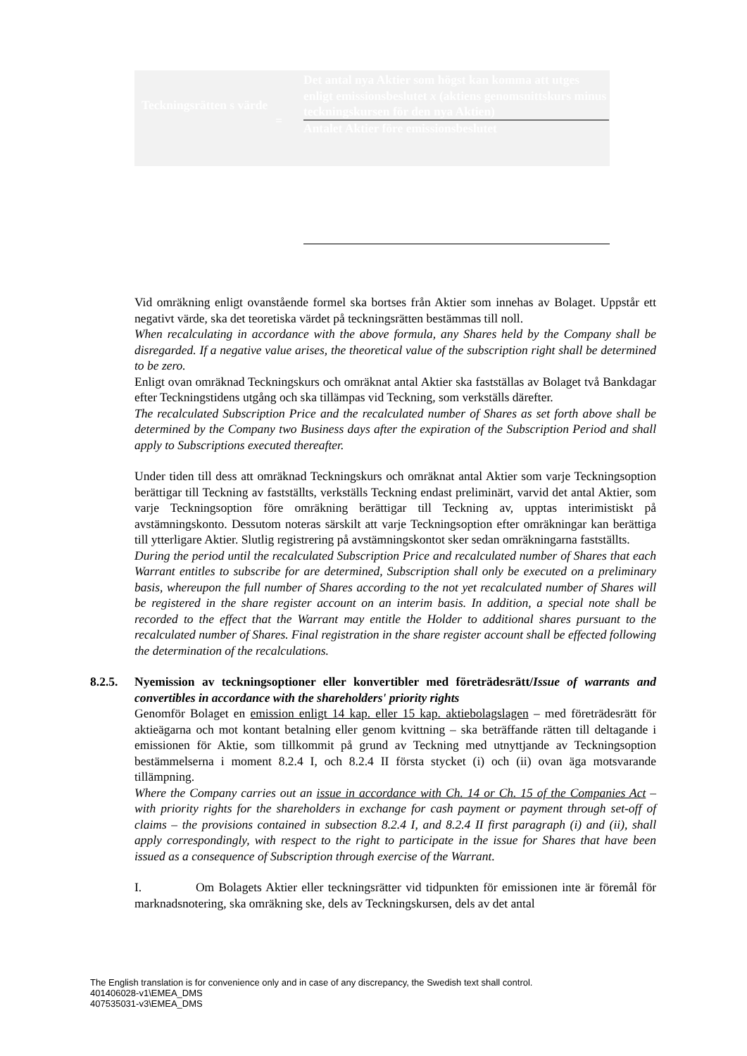Teckningsrätten s värde
=
Det antal nya Aktier som högst kan komma att utges enligt emissionsbeslutet x (aktiens genomsnittskurs minus teckningskursen för den nya Aktien)
Antalet Aktier före emissionsbeslutet
Vid omräkning enligt ovanstående formel ska bortses från Aktier som innehas av Bolaget. Uppstår ett negativt värde, ska det teoretiska värdet på teckningsrätten bestämmas till noll.
When recalculating in accordance with the above formula, any Shares held by the Company shall be disregarded. If a negative value arises, the theoretical value of the subscription right shall be determined to be zero.
Enligt ovan omräknad Teckningskurs och omräknat antal Aktier ska fastställas av Bolaget två Bankdagar efter Teckningstidens utgång och ska tillämpas vid Teckning, som verkställs därefter.
The recalculated Subscription Price and the recalculated number of Shares as set forth above shall be determined by the Company two Business days after the expiration of the Subscription Period and shall apply to Subscriptions executed thereafter.
Under tiden till dess att omräknad Teckningskurs och omräknat antal Aktier som varje Teckningsoption berättigar till Teckning av fastställts, verkställs Teckning endast preliminärt, varvid det antal Aktier, som varje Teckningsoption före omräkning berättigar till Teckning av, upptas interimistiskt på avstämningskonto. Dessutom noteras särskilt att varje Teckningsoption efter omräkningar kan berättiga till ytterligare Aktier. Slutlig registrering på avstämningskontot sker sedan omräkningarna fastställts.
During the period until the recalculated Subscription Price and recalculated number of Shares that each Warrant entitles to subscribe for are determined, Subscription shall only be executed on a preliminary basis, whereupon the full number of Shares according to the not yet recalculated number of Shares will be registered in the share register account on an interim basis. In addition, a special note shall be recorded to the effect that the Warrant may entitle the Holder to additional shares pursuant to the recalculated number of Shares. Final registration in the share register account shall be effected following the determination of the recalculations.
8.2.5. Nyemission av teckningsoptioner eller konvertibler med företrädesrätt/Issue of warrants and convertibles in accordance with the shareholders' priority rights
Genomför Bolaget en emission enligt 14 kap. eller 15 kap. aktiebolagslagen – med företrädesrätt för aktieägarna och mot kontant betalning eller genom kvittning – ska beträffande rätten till deltagande i emissionen för Aktie, som tillkommit på grund av Teckning med utnyttjande av Teckningsoption bestämmelserna i moment 8.2.4 I, och 8.2.4 II första stycket (i) och (ii) ovan äga motsvarande tillämpning.
Where the Company carries out an issue in accordance with Ch. 14 or Ch. 15 of the Companies Act – with priority rights for the shareholders in exchange for cash payment or payment through set-off of claims – the provisions contained in subsection 8.2.4 I, and 8.2.4 II first paragraph (i) and (ii), shall apply correspondingly, with respect to the right to participate in the issue for Shares that have been issued as a consequence of Subscription through exercise of the Warrant.
I. Om Bolagets Aktier eller teckningsrätter vid tidpunkten för emissionen inte är föremål för marknadsnotering, ska omräkning ske, dels av Teckningskursen, dels av det antal
The English translation is for convenience only and in case of any discrepancy, the Swedish text shall control.
401406028-v1\EMEA_DMS
407535031-v3\EMEA_DMS